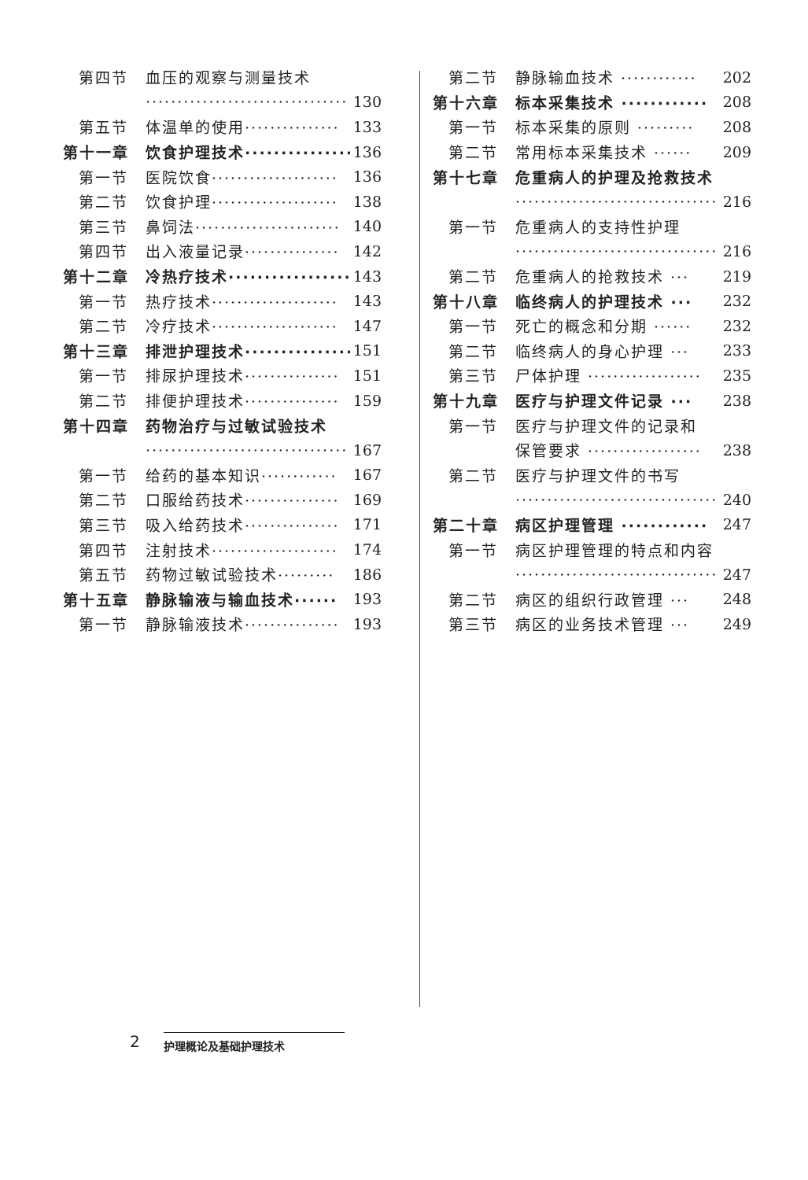第四节 血压的观察与测量技术
································ 130
第五节 体温单的使用··············· 133
第十一章 饮食护理技术··············· 136
第一节 医院饮食···················· 136
第二节 饮食护理···················· 138
第三节 鼻饲法······················· 140
第四节 出入液量记录··············· 142
第十二章 冷热疗技术················· 143
第一节 热疗技术···················· 143
第二节 冷疗技术···················· 147
第十三章 排泄护理技术··············· 151
第一节 排尿护理技术··············· 151
第二节 排便护理技术··············· 159
第十四章 药物治疗与过敏试验技术
································ 167
第一节 给药的基本知识············ 167
第二节 口服给药技术··············· 169
第三节 吸入给药技术··············· 171
第四节 注射技术···················· 174
第五节 药物过敏试验技术········· 186
第十五章 静脉输液与输血技术······ 193
第一节 静脉输液技术··············· 193
第二节 静脉输血技术 ············ 202
第十六章 标本采集技术 ············ 208
第一节 标本采集的原则 ········· 208
第二节 常用标本采集技术 ······ 209
第十七章 危重病人的护理及抢救技术
································ 216
第一节 危重病人的支持性护理
································ 216
第二节 危重病人的抢救技术 ··· 219
第十八章 临终病人的护理技术 ··· 232
第一节 死亡的概念和分期 ······ 232
第二节 临终病人的身心护理 ··· 233
第三节 尸体护理 ·················· 235
第十九章 医疗与护理文件记录 ··· 238
第一节 医疗与护理文件的记录和
保管要求 ·················· 238
第二节 医疗与护理文件的书写
································ 240
第二十章 病区护理管理 ············ 247
第一节 病区护理管理的特点和内容
································ 247
第二节 病区的组织行政管理 ··· 248
第三节 病区的业务技术管理 ··· 249
2 护理概论及基础护理技术